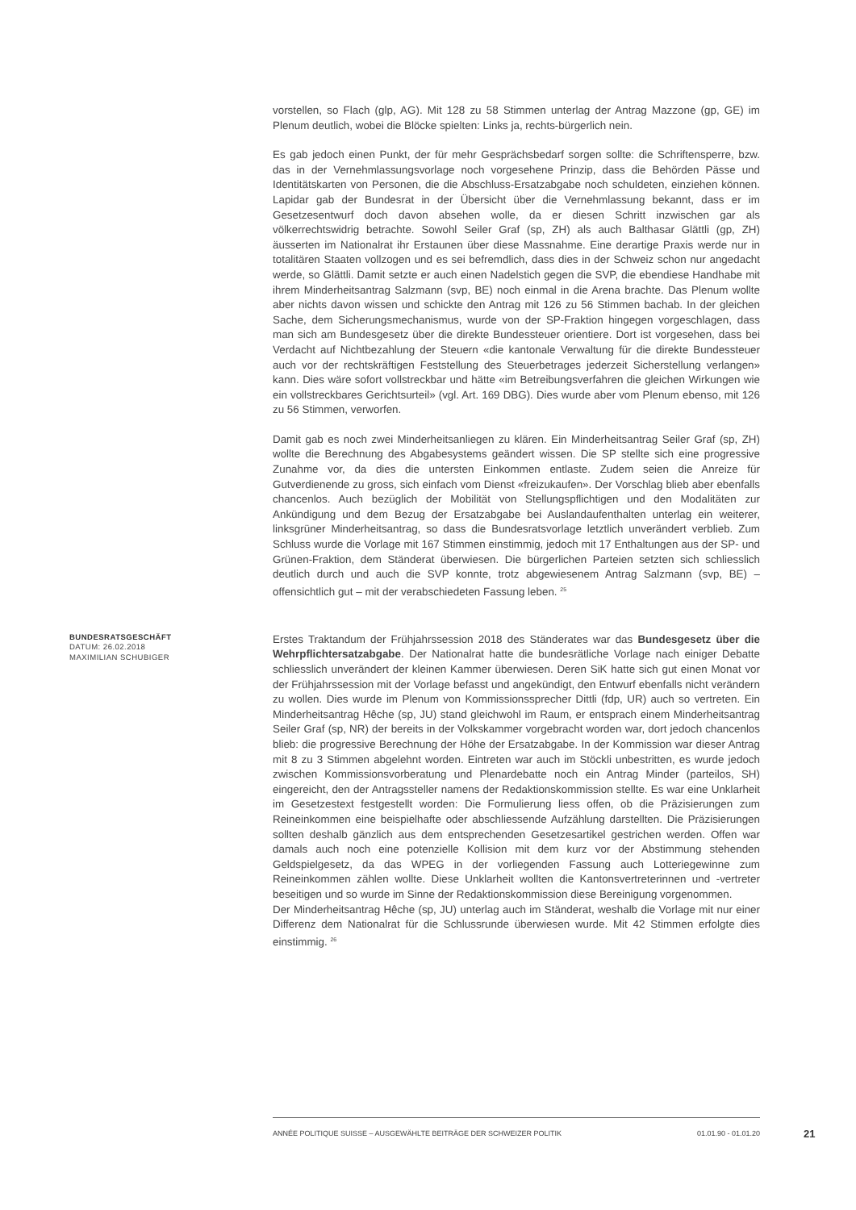vorstellen, so Flach (glp, AG). Mit 128 zu 58 Stimmen unterlag der Antrag Mazzone (gp, GE) im Plenum deutlich, wobei die Blöcke spielten: Links ja, rechts-bürgerlich nein.
Es gab jedoch einen Punkt, der für mehr Gesprächsbedarf sorgen sollte: die Schriftensperre, bzw. das in der Vernehmlassungsvorlage noch vorgesehene Prinzip, dass die Behörden Pässe und Identitätskarten von Personen, die die Abschluss-Ersatzabgabe noch schuldeten, einziehen können. Lapidar gab der Bundesrat in der Übersicht über die Vernehmlassung bekannt, dass er im Gesetzesentwurf doch davon absehen wolle, da er diesen Schritt inzwischen gar als völkerrechtswidrig betrachte. Sowohl Seiler Graf (sp, ZH) als auch Balthasar Glättli (gp, ZH) äusserten im Nationalrat ihr Erstaunen über diese Massnahme. Eine derartige Praxis werde nur in totalitären Staaten vollzogen und es sei befremdlich, dass dies in der Schweiz schon nur angedacht werde, so Glättli. Damit setzte er auch einen Nadelstich gegen die SVP, die ebendiese Handhabe mit ihrem Minderheitsantrag Salzmann (svp, BE) noch einmal in die Arena brachte. Das Plenum wollte aber nichts davon wissen und schickte den Antrag mit 126 zu 56 Stimmen bachab. In der gleichen Sache, dem Sicherungsmechanismus, wurde von der SP-Fraktion hingegen vorgeschlagen, dass man sich am Bundesgesetz über die direkte Bundessteuer orientiere. Dort ist vorgesehen, dass bei Verdacht auf Nichtbezahlung der Steuern «die kantonale Verwaltung für die direkte Bundessteuer auch vor der rechtskräftigen Feststellung des Steuerbetrages jederzeit Sicherstellung verlangen» kann. Dies wäre sofort vollstreckbar und hätte «im Betreibungsverfahren die gleichen Wirkungen wie ein vollstreckbares Gerichtsurteil» (vgl. Art. 169 DBG). Dies wurde aber vom Plenum ebenso, mit 126 zu 56 Stimmen, verworfen.
Damit gab es noch zwei Minderheitsanliegen zu klären. Ein Minderheitsantrag Seiler Graf (sp, ZH) wollte die Berechnung des Abgabesystems geändert wissen. Die SP stellte sich eine progressive Zunahme vor, da dies die untersten Einkommen entlaste. Zudem seien die Anreize für Gutverdienende zu gross, sich einfach vom Dienst «freizukaufen». Der Vorschlag blieb aber ebenfalls chancenlos. Auch bezüglich der Mobilität von Stellungspflichtigen und den Modalitäten zur Ankündigung und dem Bezug der Ersatzabgabe bei Auslandaufenthalten unterlag ein weiterer, linksgrüner Minderheitsantrag, so dass die Bundesratsvorlage letztlich unverändert verblieb. Zum Schluss wurde die Vorlage mit 167 Stimmen einstimmig, jedoch mit 17 Enthaltungen aus der SP- und Grünen-Fraktion, dem Ständerat überwiesen. Die bürgerlichen Parteien setzten sich schliesslich deutlich durch und auch die SVP konnte, trotz abgewiesenem Antrag Salzmann (svp, BE) – offensichtlich gut – mit der verabschiedeten Fassung leben. <sup>25</sup>
BUNDESRATSGESCHÄFT
DATUM: 26.02.2018
MAXIMILIAN SCHUBIGER
Erstes Traktandum der Frühjahrssession 2018 des Ständerates war das Bundesgesetz über die Wehrpflichtersatzabgabe. Der Nationalrat hatte die bundesrätliche Vorlage nach einiger Debatte schliesslich unverändert der kleinen Kammer überwiesen. Deren SiK hatte sich gut einen Monat vor der Frühjahrssession mit der Vorlage befasst und angekündigt, den Entwurf ebenfalls nicht verändern zu wollen. Dies wurde im Plenum von Kommissionssprecher Dittli (fdp, UR) auch so vertreten. Ein Minderheitsantrag Hêche (sp, JU) stand gleichwohl im Raum, er entsprach einem Minderheitsantrag Seiler Graf (sp, NR) der bereits in der Volkskammer vorgebracht worden war, dort jedoch chancenlos blieb: die progressive Berechnung der Höhe der Ersatzabgabe. In der Kommission war dieser Antrag mit 8 zu 3 Stimmen abgelehnt worden. Eintreten war auch im Stöckli unbestritten, es wurde jedoch zwischen Kommissionsvorberatung und Plenardebatte noch ein Antrag Minder (parteilos, SH) eingereicht, den der Antragssteller namens der Redaktionskommission stellte. Es war eine Unklarheit im Gesetzestext festgestellt worden: Die Formulierung liess offen, ob die Präzisierungen zum Reineinkommen eine beispielhafte oder abschliessende Aufzählung darstellten. Die Präzisierungen sollten deshalb gänzlich aus dem entsprechenden Gesetzesartikel gestrichen werden. Offen war damals auch noch eine potenzielle Kollision mit dem kurz vor der Abstimmung stehenden Geldspielgesetz, da das WPEG in der vorliegenden Fassung auch Lotteriegewinne zum Reineinkommen zählen wollte. Diese Unklarheit wollten die Kantonsvertreterinnen und -vertreter beseitigen und so wurde im Sinne der Redaktionskommission diese Bereinigung vorgenommen.
Der Minderheitsantrag Hêche (sp, JU) unterlag auch im Ständerat, weshalb die Vorlage mit nur einer Differenz dem Nationalrat für die Schlussrunde überwiesen wurde. Mit 42 Stimmen erfolgte dies einstimmig. <sup>26</sup>
ANNÉE POLITIQUE SUISSE – AUSGEWÄHLTE BEITRÄGE DER SCHWEIZER POLITIK 01.01.90 - 01.01.20
21